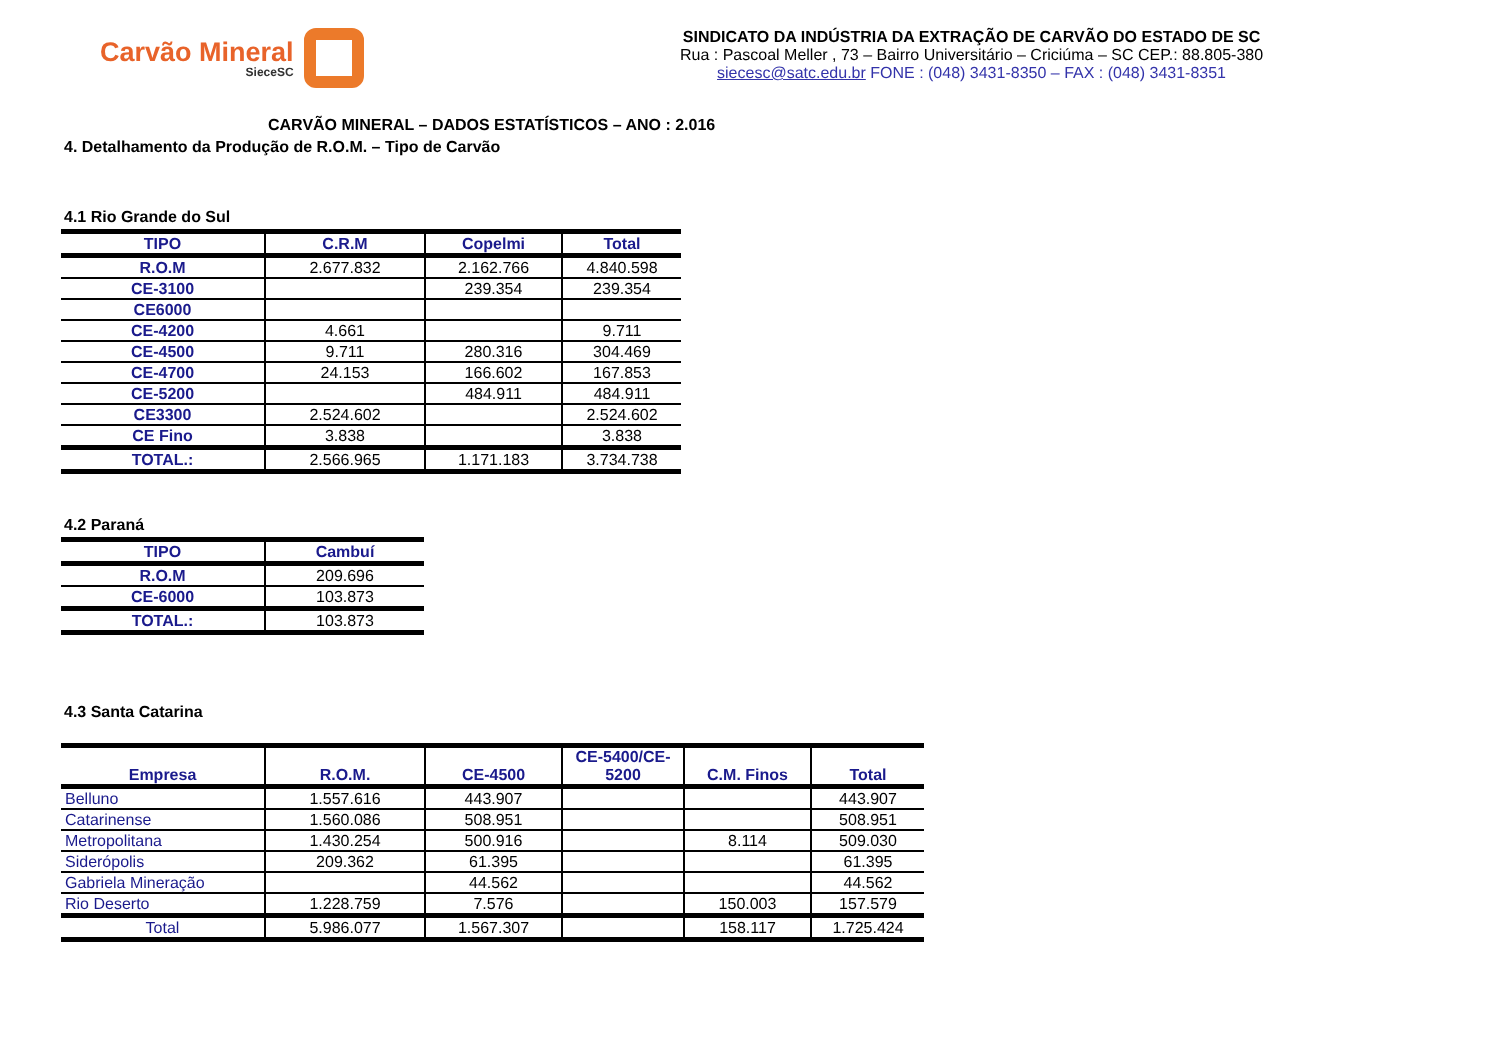Carvão Mineral
SieceSC
SINDICATO DA INDÚSTRIA DA EXTRAÇÃO DE CARVÃO DO ESTADO DE SC
Rua : Pascoal Meller , 73 – Bairro Universitário – Criciúma – SC CEP.: 88.805-380
siecesc@satc.edu.br FONE : (048) 3431-8350 – FAX : (048) 3431-8351
CARVÃO MINERAL – DADOS ESTATÍSTICOS – ANO : 2.016
4. Detalhamento da Produção de R.O.M. – Tipo de Carvão
4.1 Rio Grande do Sul
| TIPO | C.R.M | Copelmi | Total |
| --- | --- | --- | --- |
| R.O.M | 2.677.832 | 2.162.766 | 4.840.598 |
| CE-3100 | | 239.354 | 239.354 |
| CE6000 | | | |
| CE-4200 | 4.661 | | 9.711 |
| CE-4500 | 9.711 | 280.316 | 304.469 |
| CE-4700 | 24.153 | 166.602 | 167.853 |
| CE-5200 | | 484.911 | 484.911 |
| CE3300 | 2.524.602 | | 2.524.602 |
| CE Fino | 3.838 | | 3.838 |
| TOTAL.: | 2.566.965 | 1.171.183 | 3.734.738 |
4.2 Paraná
| TIPO | Cambuí |
| --- | --- |
| R.O.M | 209.696 |
| CE-6000 | 103.873 |
| TOTAL.: | 103.873 |
4.3 Santa Catarina
| Empresa | R.O.M. | CE-4500 | CE-5400/CE- 5200 | C.M. Finos | Total |
| --- | --- | --- | --- | --- | --- |
| Belluno | 1.557.616 | 443.907 | | | 443.907 |
| Catarinense | 1.560.086 | 508.951 | | | 508.951 |
| Metropolitana | 1.430.254 | 500.916 | | 8.114 | 509.030 |
| Siderópolis | 209.362 | 61.395 | | | 61.395 |
| Gabriela Mineração | | 44.562 | | | 44.562 |
| Rio Deserto | 1.228.759 | 7.576 | | 150.003 | 157.579 |
| Total | 5.986.077 | 1.567.307 | | 158.117 | 1.725.424 |